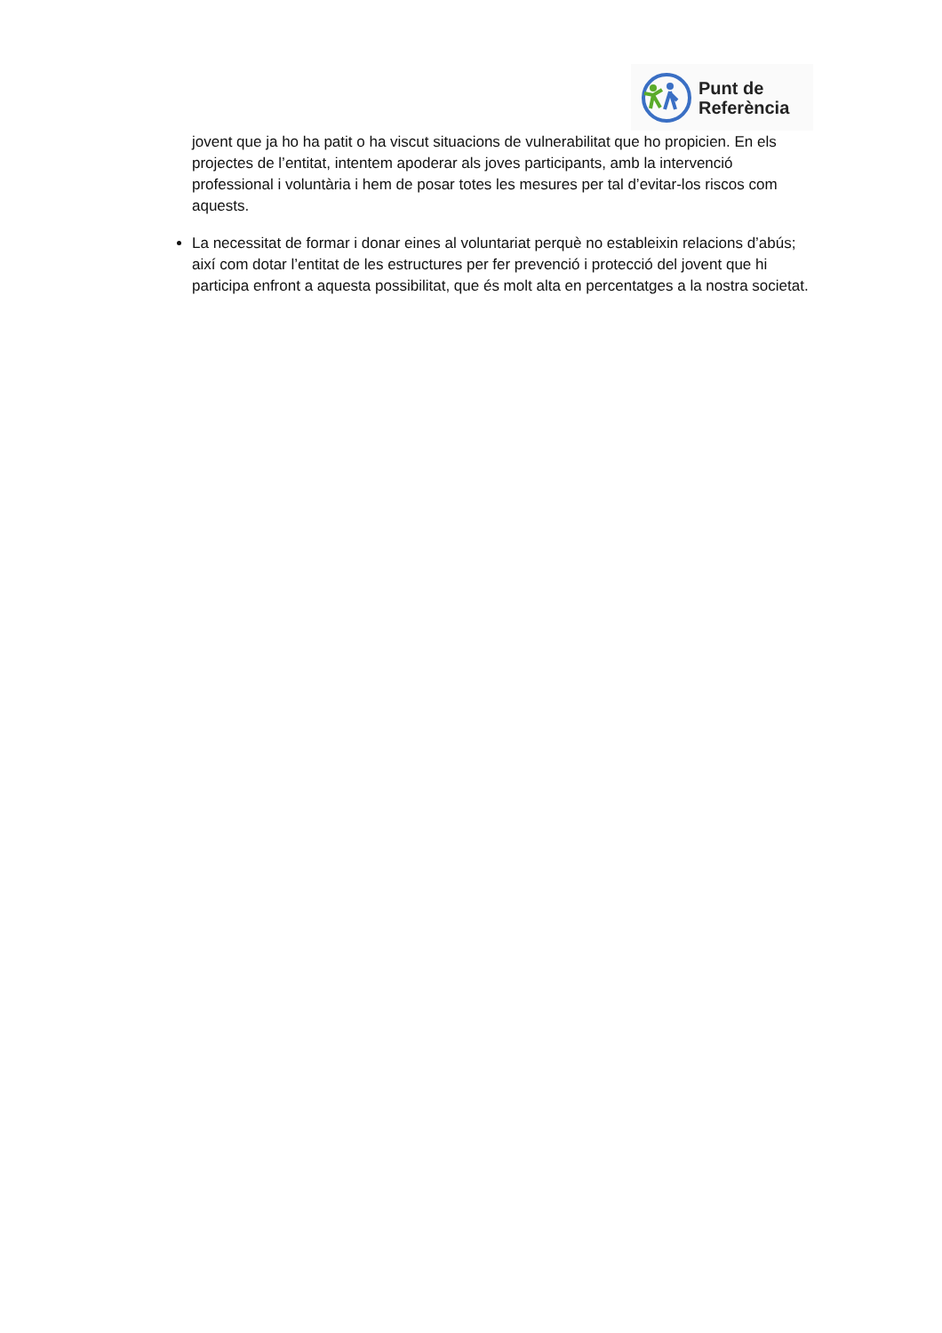Punt de
Referència
jovent que ja ho ha patit o ha viscut situacions de vulnerabilitat que ho propicien. En els projectes de l’entitat, intentem apoderar als joves participants, amb la intervenció professional i voluntària i hem de posar totes les mesures per tal d’evitar-los riscos com aquests.
La necessitat de formar i donar eines al voluntariat perquè no estableixin relacions d’abús; així com dotar l’entitat de les estructures per fer prevenció i protecció del jovent que hi participa enfront a aquesta possibilitat, que és molt alta en percentatges a la nostra societat.